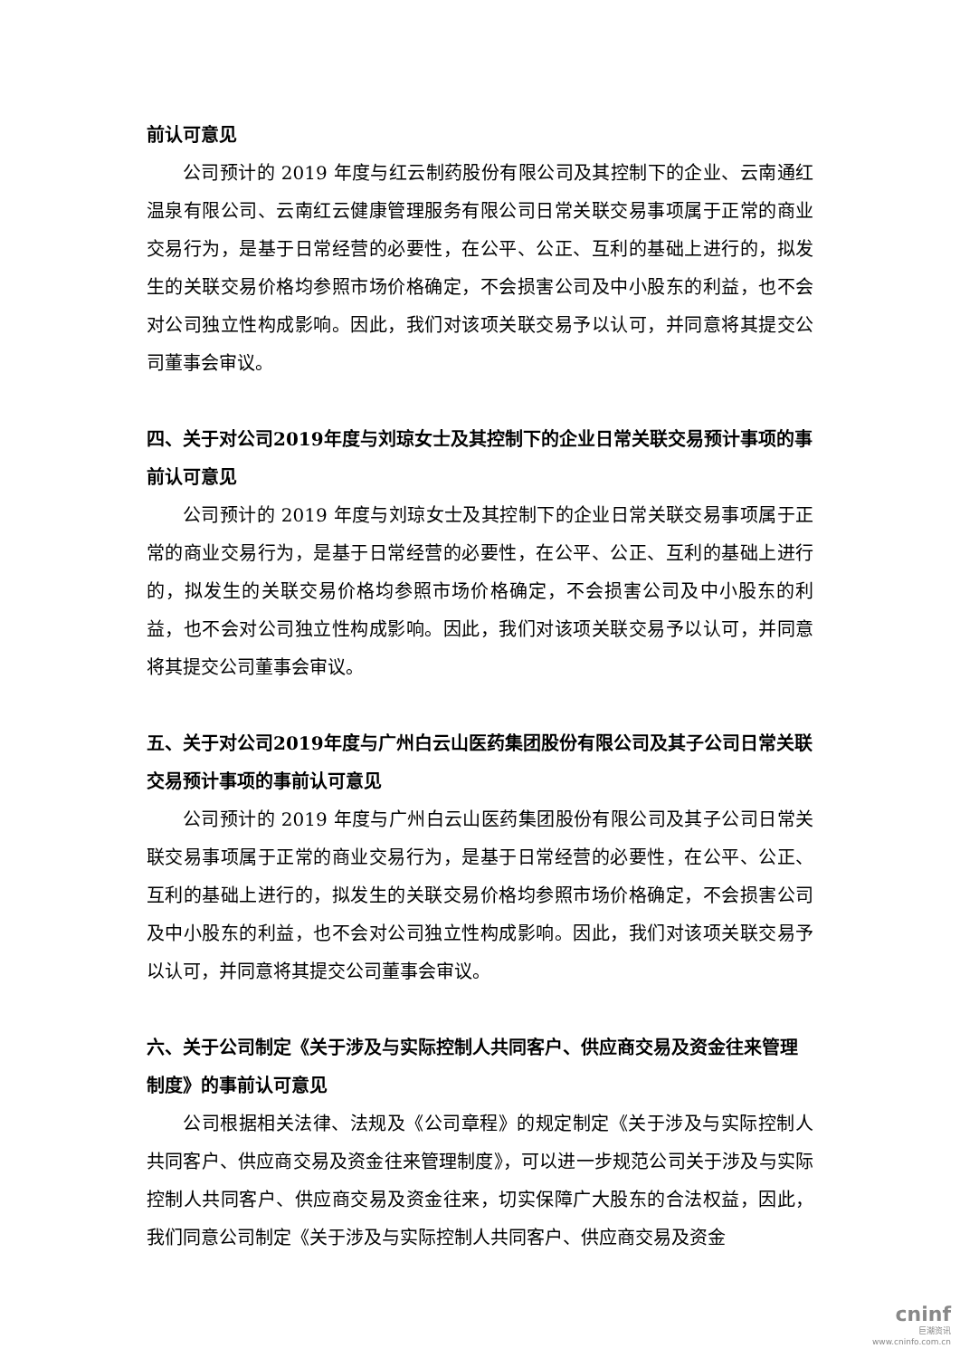前认可意见
公司预计的 2019 年度与红云制药股份有限公司及其控制下的企业、云南通红温泉有限公司、云南红云健康管理服务有限公司日常关联交易事项属于正常的商业交易行为，是基于日常经营的必要性，在公平、公正、互利的基础上进行的，拟发生的关联交易价格均参照市场价格确定，不会损害公司及中小股东的利益，也不会对公司独立性构成影响。因此，我们对该项关联交易予以认可，并同意将其提交公司董事会审议。
四、关于对公司2019年度与刘琼女士及其控制下的企业日常关联交易预计事项的事前认可意见
公司预计的 2019 年度与刘琼女士及其控制下的企业日常关联交易事项属于正常的商业交易行为，是基于日常经营的必要性，在公平、公正、互利的基础上进行的，拟发生的关联交易价格均参照市场价格确定，不会损害公司及中小股东的利益，也不会对公司独立性构成影响。因此，我们对该项关联交易予以认可，并同意将其提交公司董事会审议。
五、关于对公司2019年度与广州白云山医药集团股份有限公司及其子公司日常关联交易预计事项的事前认可意见
公司预计的 2019 年度与广州白云山医药集团股份有限公司及其子公司日常关联交易事项属于正常的商业交易行为，是基于日常经营的必要性，在公平、公正、互利的基础上进行的，拟发生的关联交易价格均参照市场价格确定，不会损害公司及中小股东的利益，也不会对公司独立性构成影响。因此，我们对该项关联交易予以认可，并同意将其提交公司董事会审议。
六、关于公司制定《关于涉及与实际控制人共同客户、供应商交易及资金往来管理制度》的事前认可意见
公司根据相关法律、法规及《公司章程》的规定制定《关于涉及与实际控制人共同客户、供应商交易及资金往来管理制度》，可以进一步规范公司关于涉及与实际控制人共同客户、供应商交易及资金往来，切实保障广大股东的合法权益，因此，我们同意公司制定《关于涉及与实际控制人共同客户、供应商交易及资金
cninf
巨潮资讯
www.cninfo.com.cn